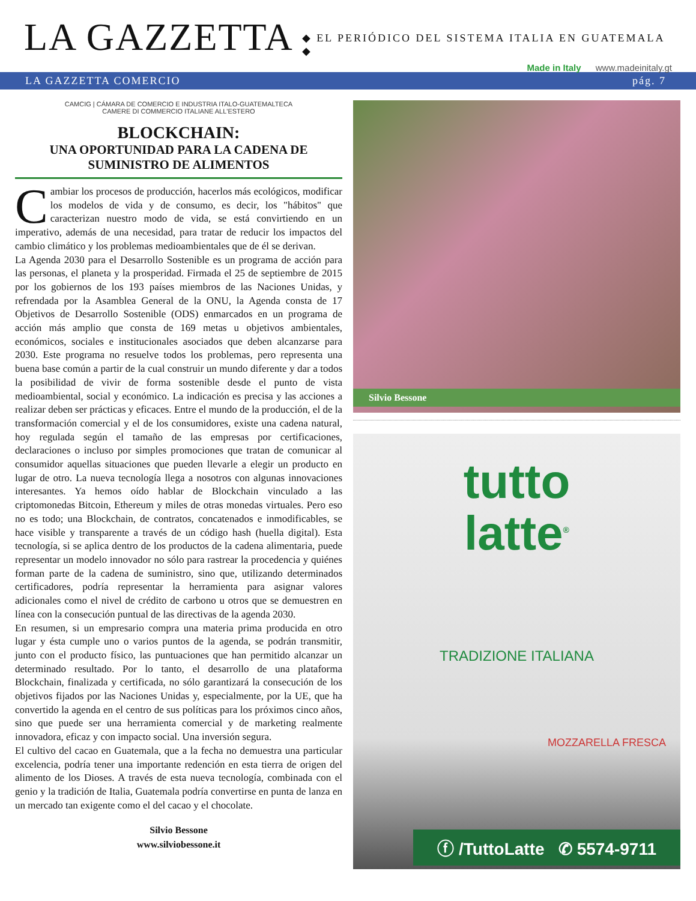LA GAZZETTA
◆ EL PERIÓDICO DEL SISTEMA ITALIA EN GUATEMALA ◆
Made in Italy www.madeinitaly.gt
LA GAZZETTA COMERCIO pág. 7
CAMCIG | CÁMARA DE COMERCIO E INDUSTRIA ITALO-GUATEMALTECA
CAMERE DI COMMERCIO ITALIANE ALL'ESTERO
BLOCKCHAIN:
UNA OPORTUNIDAD PARA LA CADENA DE SUMINISTRO DE ALIMENTOS
Cambiar los procesos de producción, hacerlos más ecológicos, modificar los modelos de vida y de consumo, es decir, los "hábitos" que caracterizan nuestro modo de vida, se está convirtiendo en un imperativo, además de una necesidad, para tratar de reducir los impactos del cambio climático y los problemas medioambientales que de él se derivan.
La Agenda 2030 para el Desarrollo Sostenible es un programa de acción para las personas, el planeta y la prosperidad. Firmada el 25 de septiembre de 2015 por los gobiernos de los 193 países miembros de las Naciones Unidas, y refrendada por la Asamblea General de la ONU, la Agenda consta de 17 Objetivos de Desarrollo Sostenible (ODS) enmarcados en un programa de acción más amplio que consta de 169 metas u objetivos ambientales, económicos, sociales e institucionales asociados que deben alcanzarse para 2030. Este programa no resuelve todos los problemas, pero representa una buena base común a partir de la cual construir un mundo diferente y dar a todos la posibilidad de vivir de forma sostenible desde el punto de vista medioambiental, social y económico. La indicación es precisa y las acciones a realizar deben ser prácticas y eficaces. Entre el mundo de la producción, el de la transformación comercial y el de los consumidores, existe una cadena natural, hoy regulada según el tamaño de las empresas por certificaciones, declaraciones o incluso por simples promociones que tratan de comunicar al consumidor aquellas situaciones que pueden llevarle a elegir un producto en lugar de otro. La nueva tecnología llega a nosotros con algunas innovaciones interesantes. Ya hemos oído hablar de Blockchain vinculado a las criptomonedas Bitcoin, Ethereum y miles de otras monedas virtuales. Pero eso no es todo; una Blockchain, de contratos, concatenados e inmodificables, se hace visible y transparente a través de un código hash (huella digital). Esta tecnología, si se aplica dentro de los productos de la cadena alimentaria, puede representar un modelo innovador no sólo para rastrear la procedencia y quiénes forman parte de la cadena de suministro, sino que, utilizando determinados certificadores, podría representar la herramienta para asignar valores adicionales como el nivel de crédito de carbono u otros que se demuestren en línea con la consecución puntual de las directivas de la agenda 2030.
En resumen, si un empresario compra una materia prima producida en otro lugar y ésta cumple uno o varios puntos de la agenda, se podrán transmitir, junto con el producto físico, las puntuaciones que han permitido alcanzar un determinado resultado. Por lo tanto, el desarrollo de una plataforma Blockchain, finalizada y certificada, no sólo garantizará la consecución de los objetivos fijados por las Naciones Unidas y, especialmente, por la UE, que ha convertido la agenda en el centro de sus políticas para los próximos cinco años, sino que puede ser una herramienta comercial y de marketing realmente innovadora, eficaz y con impacto social. Una inversión segura.
El cultivo del cacao en Guatemala, que a la fecha no demuestra una particular excelencia, podría tener una importante redención en esta tierra de origen del alimento de los Dioses. A través de esta nueva tecnología, combinada con el genio y la tradición de Italia, Guatemala podría convertirse en punta de lanza en un mercado tan exigente como el del cacao y el chocolate.
Silvio Bessone
www.silviobessone.it
Silvio Bessone
tutto
latte<sup>®</sup>
TRADIZIONE ITALIANA
MOZZARELLA FRESCA
ⓕ /TuttoLatte ✆ 5574-9711